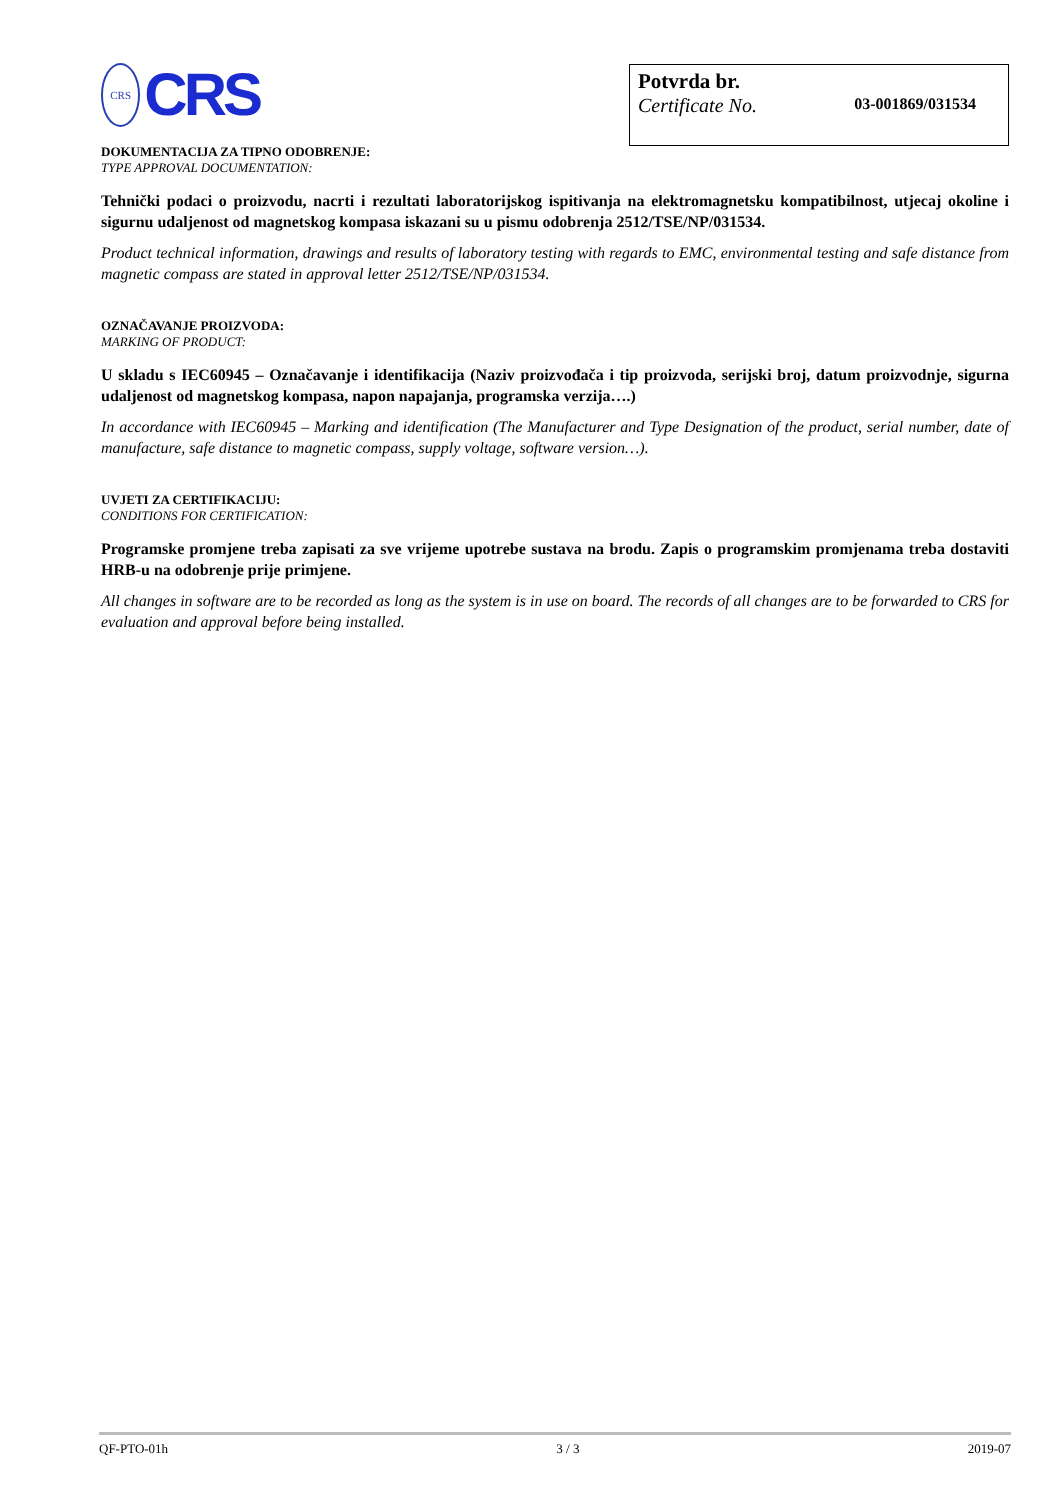CRS
CRS
Potvrda br.
Certificate No.
03-001869/031534
DOKUMENTACIJA ZA TIPNO ODOBRENJE:
TYPE APPROVAL DOCUMENTATION:
Tehnički podaci o proizvodu, nacrti i rezultati laboratorijskog ispitivanja na elektromagnetsku kompatibilnost, utjecaj okoline i sigurnu udaljenost od magnetskog kompasa iskazani su u pismu odobrenja 2512/TSE/NP/031534.
Product technical information, drawings and results of laboratory testing with regards to EMC, environmental testing and safe distance from magnetic compass are stated in approval letter 2512/TSE/NP/031534.
OZNAČAVANJE PROIZVODA:
MARKING OF PRODUCT:
U skladu s IEC60945 – Označavanje i identifikacija (Naziv proizvođača i tip proizvoda, serijski broj, datum proizvodnje, sigurna udaljenost od magnetskog kompasa, napon napajanja, programska verzija….)
In accordance with IEC60945 – Marking and identification (The Manufacturer and Type Designation of the product, serial number, date of manufacture, safe distance to magnetic compass, supply voltage, software version…).
UVJETI ZA CERTIFIKACIJU:
CONDITIONS FOR CERTIFICATION:
Programske promjene treba zapisati za sve vrijeme upotrebe sustava na brodu. Zapis o programskim promjenama treba dostaviti HRB-u na odobrenje prije primjene.
All changes in software are to be recorded as long as the system is in use on board. The records of all changes are to be forwarded to CRS for evaluation and approval before being installed.
QF-PTO-01h 3 / 3 2019-07